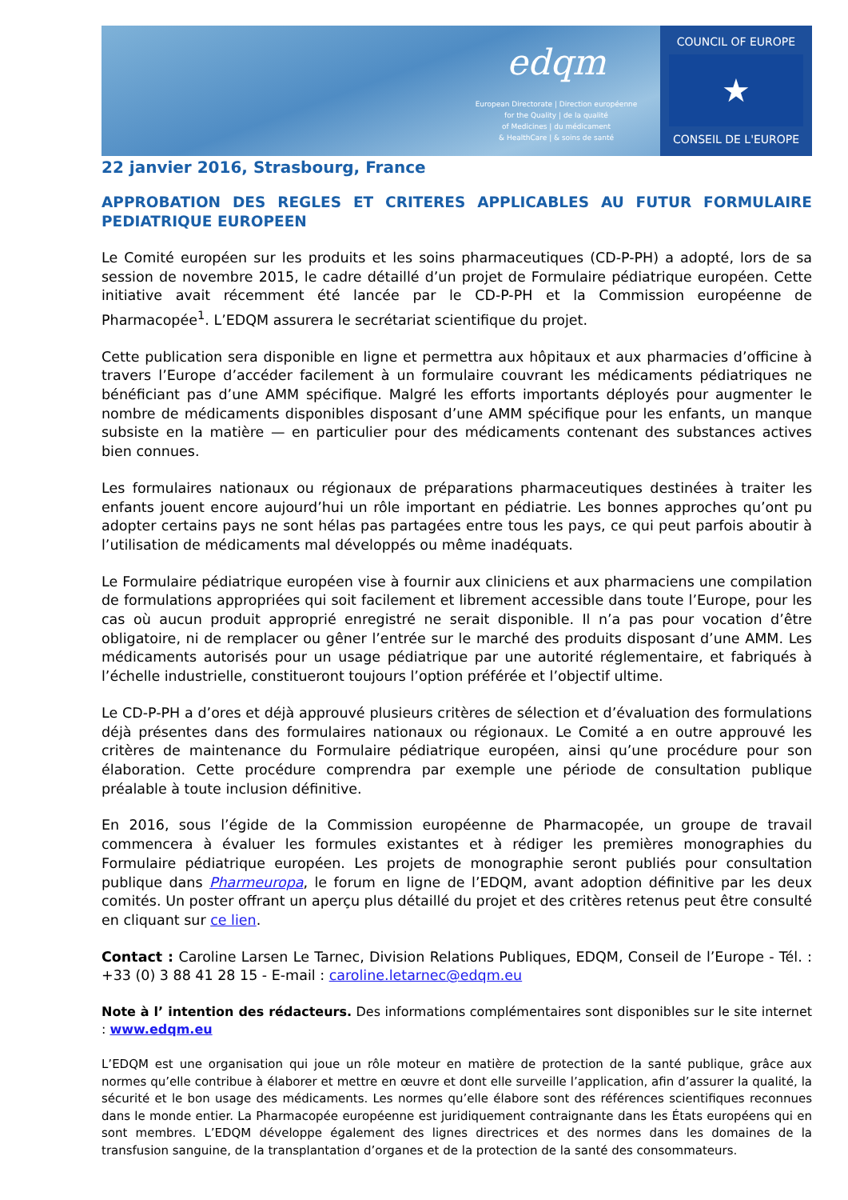edqm
European Directorate | Direction européenne
for the Quality | de la qualité
of Medicines | du médicament
& HealthCare | & soins de santé
COUNCIL OF EUROPE
★
CONSEIL DE L'EUROPE
22 janvier 2016, Strasbourg, France
APPROBATION DES REGLES ET CRITERES APPLICABLES AU FUTUR FORMULAIRE PEDIATRIQUE EUROPEEN
Le Comité européen sur les produits et les soins pharmaceutiques (CD-P-PH) a adopté, lors de sa session de novembre 2015, le cadre détaillé d’un projet de Formulaire pédiatrique européen. Cette initiative avait récemment été lancée par le CD-P-PH et la Commission européenne de Pharmacopée<sup>1</sup>. L’EDQM assurera le secrétariat scientifique du projet.
Cette publication sera disponible en ligne et permettra aux hôpitaux et aux pharmacies d’officine à travers l’Europe d’accéder facilement à un formulaire couvrant les médicaments pédiatriques ne bénéficiant pas d’une AMM spécifique. Malgré les efforts importants déployés pour augmenter le nombre de médicaments disponibles disposant d’une AMM spécifique pour les enfants, un manque subsiste en la matière — en particulier pour des médicaments contenant des substances actives bien connues.
Les formulaires nationaux ou régionaux de préparations pharmaceutiques destinées à traiter les enfants jouent encore aujourd’hui un rôle important en pédiatrie. Les bonnes approches qu’ont pu adopter certains pays ne sont hélas pas partagées entre tous les pays, ce qui peut parfois aboutir à l’utilisation de médicaments mal développés ou même inadéquats.
Le Formulaire pédiatrique européen vise à fournir aux cliniciens et aux pharmaciens une compilation de formulations appropriées qui soit facilement et librement accessible dans toute l’Europe, pour les cas où aucun produit approprié enregistré ne serait disponible. Il n’a pas pour vocation d’être obligatoire, ni de remplacer ou gêner l’entrée sur le marché des produits disposant d’une AMM. Les médicaments autorisés pour un usage pédiatrique par une autorité réglementaire, et fabriqués à l’échelle industrielle, constitueront toujours l’option préférée et l’objectif ultime.
Le CD-P-PH a d’ores et déjà approuvé plusieurs critères de sélection et d’évaluation des formulations déjà présentes dans des formulaires nationaux ou régionaux. Le Comité a en outre approuvé les critères de maintenance du Formulaire pédiatrique européen, ainsi qu’une procédure pour son élaboration. Cette procédure comprendra par exemple une période de consultation publique préalable à toute inclusion définitive.
En 2016, sous l’égide de la Commission européenne de Pharmacopée, un groupe de travail commencera à évaluer les formules existantes et à rédiger les premières monographies du Formulaire pédiatrique européen. Les projets de monographie seront publiés pour consultation publique dans Pharmeuropa, le forum en ligne de l’EDQM, avant adoption définitive par les deux comités. Un poster offrant un aperçu plus détaillé du projet et des critères retenus peut être consulté en cliquant sur ce lien.
Contact : Caroline Larsen Le Tarnec, Division Relations Publiques, EDQM, Conseil de l’Europe - Tél. : +33 (0) 3 88 41 28 15 - E-mail : caroline.letarnec@edqm.eu
Note à l’ intention des rédacteurs. Des informations complémentaires sont disponibles sur le site internet : www.edqm.eu
L’EDQM est une organisation qui joue un rôle moteur en matière de protection de la santé publique, grâce aux normes qu’elle contribue à élaborer et mettre en œuvre et dont elle surveille l’application, afin d’assurer la qualité, la sécurité et le bon usage des médicaments. Les normes qu’elle élabore sont des références scientifiques reconnues dans le monde entier. La Pharmacopée européenne est juridiquement contraignante dans les États européens qui en sont membres. L’EDQM développe également des lignes directrices et des normes dans les domaines de la transfusion sanguine, de la transplantation d’organes et de la protection de la santé des consommateurs.